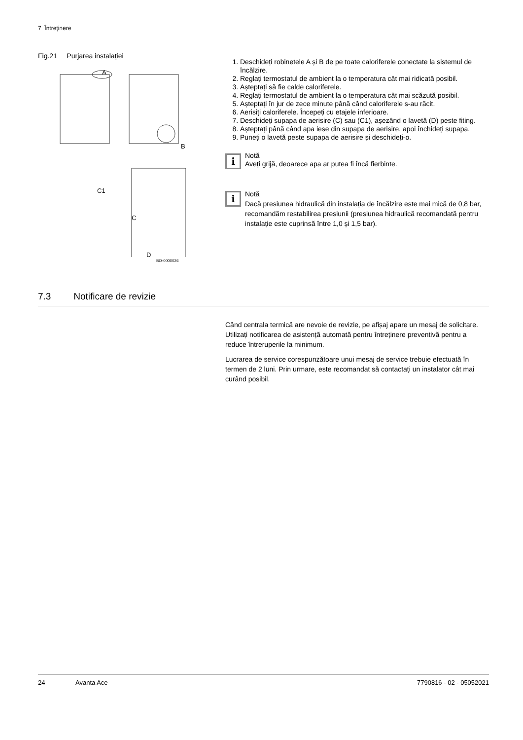7 Întreținere
Fig.21 Purjarea instalației
A
B
C1
C
D
BO-0000026
1. Deschideți robinetele A și B de pe toate caloriferele conectate la sistemul de încălzire.
2. Reglați termostatul de ambient la o temperatura cât mai ridicată posibil.
3. Așteptați să fie calde caloriferele.
4. Reglați termostatul de ambient la o temperatura cât mai scăzută posibil.
5. Așteptați în jur de zece minute până când caloriferele s-au răcit.
6. Aerisiți caloriferele. Începeți cu etajele inferioare.
7. Deschideți supapa de aerisire (C) sau (C1), așezând o lavetă (D) peste fiting.
8. Așteptați până când apa iese din supapa de aerisire, apoi închideți supapa.
9. Puneți o lavetă peste supapa de aerisire și deschideți-o.
i
Notă
Aveți grijă, deoarece apa ar putea fi încă fierbinte.
i
Notă
Dacă presiunea hidraulică din instalația de încălzire este mai mică de 0,8 bar, recomandăm restabilirea presiunii (presiunea hidraulică recomandată pentru instalație este cuprinsă între 1,0 și 1,5 bar).
7.3 Notificare de revizie
Când centrala termică are nevoie de revizie, pe afișaj apare un mesaj de solicitare. Utilizați notificarea de asistență automată pentru întreținere preventivă pentru a reduce întreruperile la minimum.
Lucrarea de service corespunzătoare unui mesaj de service trebuie efectuată în termen de 2 luni. Prin urmare, este recomandat să contactați un instalator cât mai curând posibil.
24 Avanta Ace 7790816 - 02 - 05052021